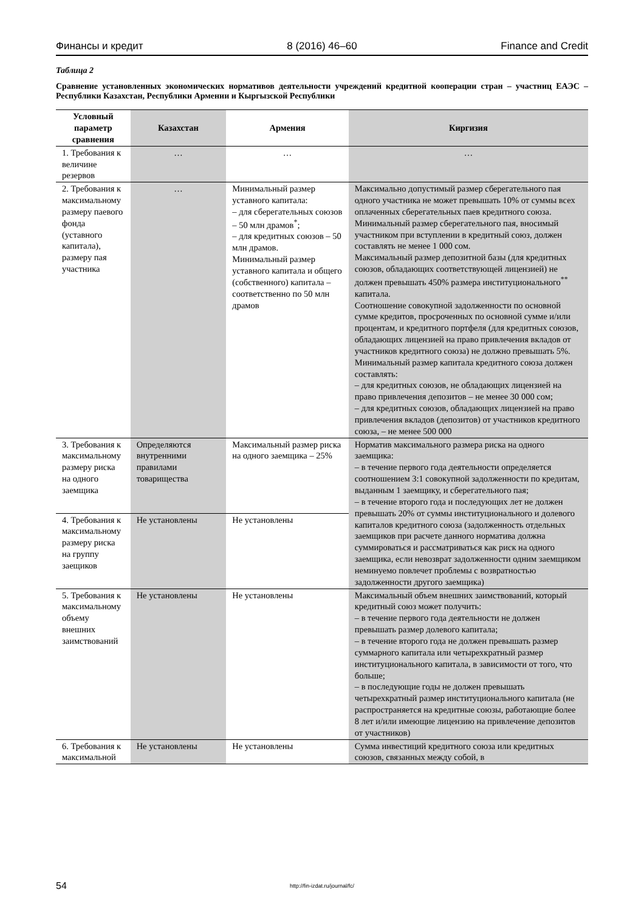Финансы и кредит 8 (2016) 46–60 Finance and Credit
Таблица 2
Сравнение установленных экономических нормативов деятельности учреждений кредитной кооперации стран – участниц ЕАЭС – Республики Казахстан, Республики Армении и Кыргызской Республики
| Условный параметр сравнения | Казахстан | Армения | Киргизия |
| --- | --- | --- | --- |
| 1. Требования к величине резервов | … | … | … |
| 2. Требования к максимальному размеру паевого фонда (уставного капитала), размеру пая участника | … | Минимальный размер уставного капитала: – для сберегательных союзов – 50 млн драмов<sup>*</sup>; – для кредитных союзов – 50 млн драмов. Минимальный размер уставного капитала и общего (собственного) капитала – соответственно по 50 млн драмов | Максимально допустимый размер сберегательного пая одного участника не может превышать 10% от суммы всех оплаченных сберегательных паев кредитного союза. Минимальный размер сберегательного пая, вносимый участником при вступлении в кредитный союз, должен составлять не менее 1 000 сом. Максимальный размер депозитной базы (для кредитных союзов, обладающих соответствующей лицензией) не должен превышать 450% размера институционального<sup>**</sup> капитала. Соотношение совокупной задолженности по основной сумме кредитов, просроченных по основной сумме и/или процентам, и кредитного портфеля (для кредитных союзов, обладающих лицензией на право привлечения вкладов от участников кредитного союза) не должно превышать 5%. Минимальный размер капитала кредитного союза должен составлять: – для кредитных союзов, не обладающих лицензией на право привлечения депозитов – не менее 30 000 сом; – для кредитных союзов, обладающих лицензией на право привлечения вкладов (депозитов) от участников кредитного союза, – не менее 500 000 |
| 3. Требования к максимальному размеру риска на одного заемщика | Определяются внутренними правилами товарищества | Максимальный размер риска на одного заемщика – 25% | Норматив максимального размера риска на одного заемщика: – в течение первого года деятельности определяется соотношением 3:1 совокупной задолженности по кредитам, выданным 1 заемщику, и сберегательного пая; – в течение второго года и последующих лет не должен превышать 20% от суммы институционального и долевого капиталов кредитного союза (задолженность отдельных заемщиков при расчете данного норматива должна суммироваться и рассматриваться как риск на одного заемщика, если невозврат задолженности одним заемщиком неминуемо повлечет проблемы с возвратностью задолженности другого заемщика) |
| 4. Требования к максимальному размеру риска на группу заещиков | Не установлены | Не установлены | |
| 5. Требования к максимальному объему внешних заимствований | Не установлены | Не установлены | Максимальный объем внешних заимствований, который кредитный союз может получить: – в течение первого года деятельности не должен превышать размер долевого капитала; – в течение второго года не должен превышать размер суммарного капитала или четырехкратный размер институционального капитала, в зависимости от того, что больше; – в последующие годы не должен превышать четырехкратный размер институционального капитала (не распространяется на кредитные союзы, работающие более 8 лет и/или имеющие лицензию на привлечение депозитов от участников) |
| 6. Требования к максимальной | Не установлены | Не установлены | Сумма инвестиций кредитного союза или кредитных союзов, связанных между собой, в |
54
http://fin-izdat.ru/journal/fc/